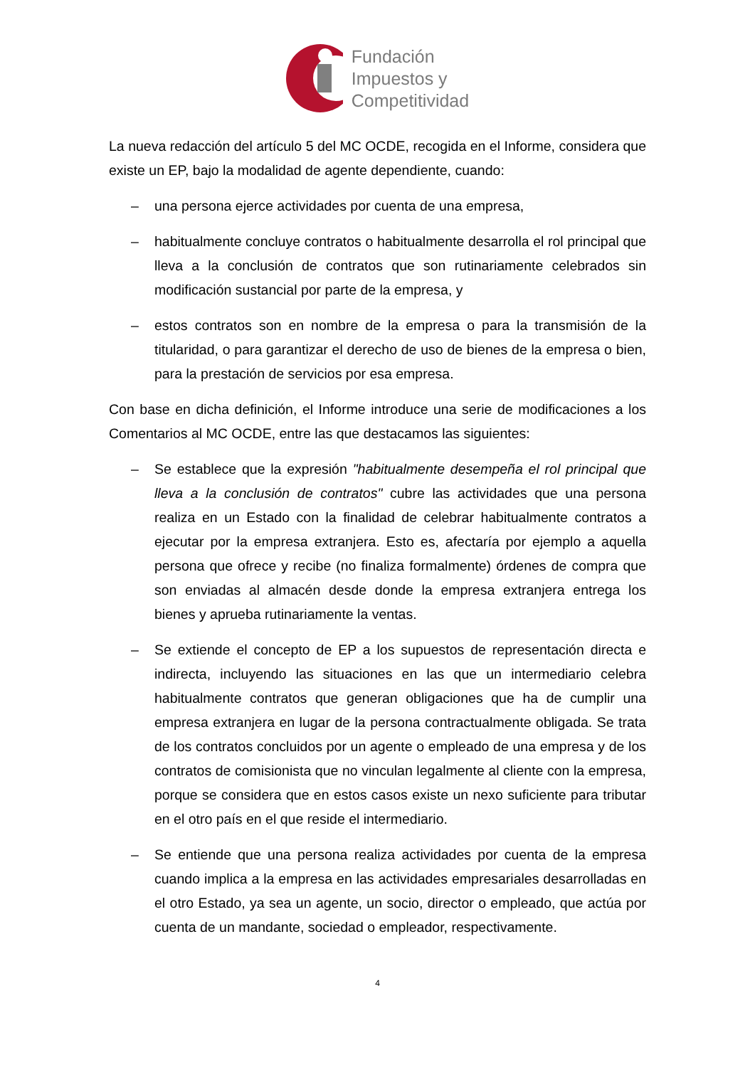Fundación
Impuestos y
Competitividad
La nueva redacción del artículo 5 del MC OCDE, recogida en el Informe, considera que existe un EP, bajo la modalidad de agente dependiente, cuando:
– una persona ejerce actividades por cuenta de una empresa,
– habitualmente concluye contratos o habitualmente desarrolla el rol principal que lleva a la conclusión de contratos que son rutinariamente celebrados sin modificación sustancial por parte de la empresa, y
– estos contratos son en nombre de la empresa o para la transmisión de la titularidad, o para garantizar el derecho de uso de bienes de la empresa o bien, para la prestación de servicios por esa empresa.
Con base en dicha definición, el Informe introduce una serie de modificaciones a los Comentarios al MC OCDE, entre las que destacamos las siguientes:
– Se establece que la expresión "habitualmente desempeña el rol principal que lleva a la conclusión de contratos" cubre las actividades que una persona realiza en un Estado con la finalidad de celebrar habitualmente contratos a ejecutar por la empresa extranjera. Esto es, afectaría por ejemplo a aquella persona que ofrece y recibe (no finaliza formalmente) órdenes de compra que son enviadas al almacén desde donde la empresa extranjera entrega los bienes y aprueba rutinariamente la ventas.
– Se extiende el concepto de EP a los supuestos de representación directa e indirecta, incluyendo las situaciones en las que un intermediario celebra habitualmente contratos que generan obligaciones que ha de cumplir una empresa extranjera en lugar de la persona contractualmente obligada. Se trata de los contratos concluidos por un agente o empleado de una empresa y de los contratos de comisionista que no vinculan legalmente al cliente con la empresa, porque se considera que en estos casos existe un nexo suficiente para tributar en el otro país en el que reside el intermediario.
– Se entiende que una persona realiza actividades por cuenta de la empresa cuando implica a la empresa en las actividades empresariales desarrolladas en el otro Estado, ya sea un agente, un socio, director o empleado, que actúa por cuenta de un mandante, sociedad o empleador, respectivamente.
4